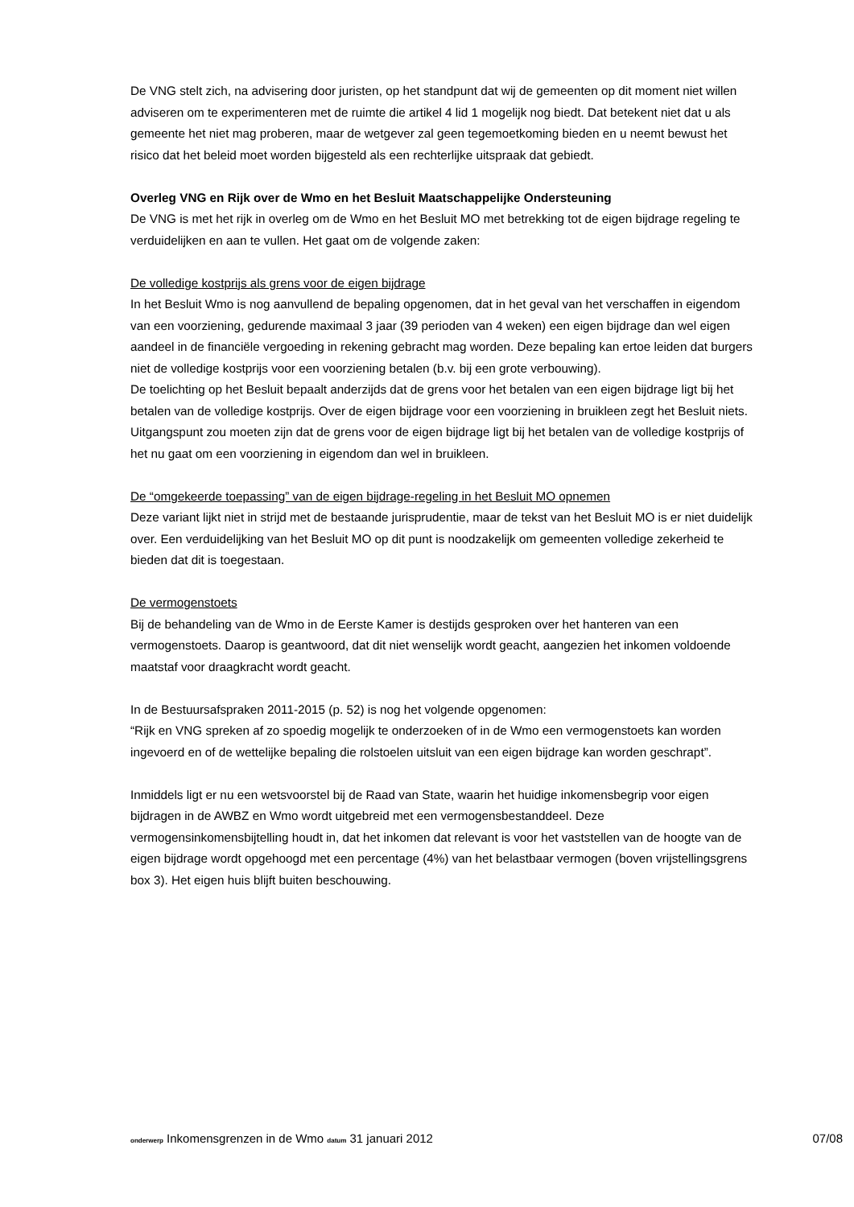De VNG stelt zich, na advisering door juristen, op het standpunt dat wij de gemeenten op dit moment niet willen adviseren om te experimenteren met de ruimte die artikel 4 lid 1 mogelijk nog biedt. Dat betekent niet dat u als gemeente het niet mag proberen, maar de wetgever zal geen tegemoetkoming bieden en u neemt bewust het risico dat het beleid moet worden bijgesteld als een rechterlijke uitspraak dat gebiedt.
Overleg VNG en Rijk over de Wmo en het Besluit Maatschappelijke Ondersteuning
De VNG is met het rijk in overleg om de Wmo en het Besluit MO met betrekking tot de eigen bijdrage regeling te verduidelijken en aan te vullen. Het gaat om de volgende zaken:
De volledige kostprijs als grens voor de eigen bijdrage
In het Besluit Wmo is nog aanvullend de bepaling opgenomen, dat in het geval van het verschaffen in eigendom van een voorziening, gedurende maximaal 3 jaar (39 perioden van 4 weken) een eigen bijdrage dan wel eigen aandeel in de financiële vergoeding in rekening gebracht mag worden. Deze bepaling kan ertoe leiden dat burgers niet de volledige kostprijs voor een voorziening betalen (b.v. bij een grote verbouwing).
De toelichting op het Besluit bepaalt anderzijds dat de grens voor het betalen van een eigen bijdrage ligt bij het betalen van de volledige kostprijs. Over de eigen bijdrage voor een voorziening in bruikleen zegt het Besluit niets.
Uitgangspunt zou moeten zijn dat de grens voor de eigen bijdrage ligt bij het betalen van de volledige kostprijs of het nu gaat om een voorziening in eigendom dan wel in bruikleen.
De “omgekeerde toepassing” van de eigen bijdrage-regeling in het Besluit MO opnemen
Deze variant lijkt niet in strijd met de bestaande jurisprudentie, maar de tekst van het Besluit MO is er niet duidelijk over. Een verduidelijking van het Besluit MO op dit punt is noodzakelijk om gemeenten volledige zekerheid te bieden dat dit is toegestaan.
De vermogenstoets
Bij de behandeling van de Wmo in de Eerste Kamer is destijds gesproken over het hanteren van een vermogenstoets. Daarop is geantwoord, dat dit niet wenselijk wordt geacht, aangezien het inkomen voldoende maatstaf voor draagkracht wordt geacht.
In de Bestuursafspraken 2011-2015 (p. 52) is nog het volgende opgenomen:
“Rijk en VNG spreken af zo spoedig mogelijk te onderzoeken of in de Wmo een vermogenstoets kan worden ingevoerd en of de wettelijke bepaling die rolstoelen uitsluit van een eigen bijdrage kan worden geschrapt”.
Inmiddels ligt er nu een wetsvoorstel bij de Raad van State, waarin het huidige inkomensbegrip voor eigen bijdragen in de AWBZ en Wmo wordt uitgebreid met een vermogensbestanddeel. Deze vermogensinkomensbijtelling houdt in, dat het inkomen dat relevant is voor het vaststellen van de hoogte van de eigen bijdrage wordt opgehoogd met een percentage (4%) van het belastbaar vermogen (boven vrijstellingsgrens box 3). Het eigen huis blijft buiten beschouwing.
onderwerp Inkomensgrenzen in de Wmo datum 31 januari 2012 07/08